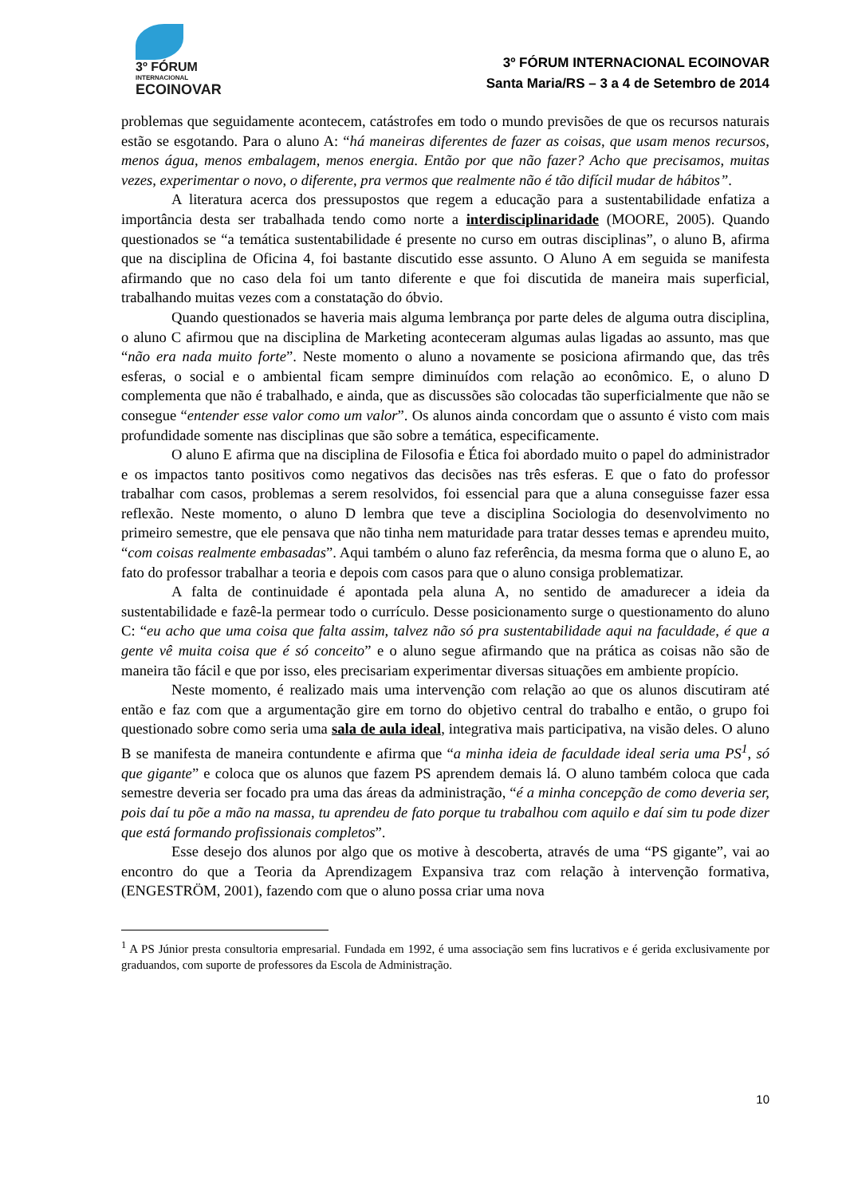3º FÓRUM
INTERNACIONAL
ECOINOVAR
3º FÓRUM INTERNACIONAL ECOINOVAR
Santa Maria/RS – 3 a 4 de Setembro de 2014
problemas que seguidamente acontecem, catástrofes em todo o mundo previsões de que os recursos naturais estão se esgotando. Para o aluno A: “há maneiras diferentes de fazer as coisas, que usam menos recursos, menos água, menos embalagem, menos energia. Então por que não fazer? Acho que precisamos, muitas vezes, experimentar o novo, o diferente, pra vermos que realmente não é tão difícil mudar de hábitos”.
A literatura acerca dos pressupostos que regem a educação para a sustentabilidade enfatiza a importância desta ser trabalhada tendo como norte a interdisciplinaridade (MOORE, 2005). Quando questionados se “a temática sustentabilidade é presente no curso em outras disciplinas”, o aluno B, afirma que na disciplina de Oficina 4, foi bastante discutido esse assunto. O Aluno A em seguida se manifesta afirmando que no caso dela foi um tanto diferente e que foi discutida de maneira mais superficial, trabalhando muitas vezes com a constatação do óbvio.
Quando questionados se haveria mais alguma lembrança por parte deles de alguma outra disciplina, o aluno C afirmou que na disciplina de Marketing aconteceram algumas aulas ligadas ao assunto, mas que “não era nada muito forte”. Neste momento o aluno a novamente se posiciona afirmando que, das três esferas, o social e o ambiental ficam sempre diminuídos com relação ao econômico. E, o aluno D complementa que não é trabalhado, e ainda, que as discussões são colocadas tão superficialmente que não se consegue “entender esse valor como um valor”. Os alunos ainda concordam que o assunto é visto com mais profundidade somente nas disciplinas que são sobre a temática, especificamente.
O aluno E afirma que na disciplina de Filosofia e Ética foi abordado muito o papel do administrador e os impactos tanto positivos como negativos das decisões nas três esferas. E que o fato do professor trabalhar com casos, problemas a serem resolvidos, foi essencial para que a aluna conseguisse fazer essa reflexão. Neste momento, o aluno D lembra que teve a disciplina Sociologia do desenvolvimento no primeiro semestre, que ele pensava que não tinha nem maturidade para tratar desses temas e aprendeu muito, “com coisas realmente embasadas”. Aqui também o aluno faz referência, da mesma forma que o aluno E, ao fato do professor trabalhar a teoria e depois com casos para que o aluno consiga problematizar.
A falta de continuidade é apontada pela aluna A, no sentido de amadurecer a ideia da sustentabilidade e fazê-la permear todo o currículo. Desse posicionamento surge o questionamento do aluno C: “eu acho que uma coisa que falta assim, talvez não só pra sustentabilidade aqui na faculdade, é que a gente vê muita coisa que é só conceito” e o aluno segue afirmando que na prática as coisas não são de maneira tão fácil e que por isso, eles precisariam experimentar diversas situações em ambiente propício.
Neste momento, é realizado mais uma intervenção com relação ao que os alunos discutiram até então e faz com que a argumentação gire em torno do objetivo central do trabalho e então, o grupo foi questionado sobre como seria uma sala de aula ideal, integrativa mais participativa, na visão deles. O aluno B se manifesta de maneira contundente e afirma que “a minha ideia de faculdade ideal seria uma PS<sup>1</sup>, só que gigante” e coloca que os alunos que fazem PS aprendem demais lá. O aluno também coloca que cada semestre deveria ser focado pra uma das áreas da administração, “é a minha concepção de como deveria ser, pois daí tu põe a mão na massa, tu aprendeu de fato porque tu trabalhou com aquilo e daí sim tu pode dizer que está formando profissionais completos”.
Esse desejo dos alunos por algo que os motive à descoberta, através de uma “PS gigante”, vai ao encontro do que a Teoria da Aprendizagem Expansiva traz com relação à intervenção formativa, (ENGESTRÖM, 2001), fazendo com que o aluno possa criar uma nova
<sup>1</sup> A PS Júnior presta consultoria empresarial. Fundada em 1992, é uma associação sem fins lucrativos e é gerida exclusivamente por graduandos, com suporte de professores da Escola de Administração.
10